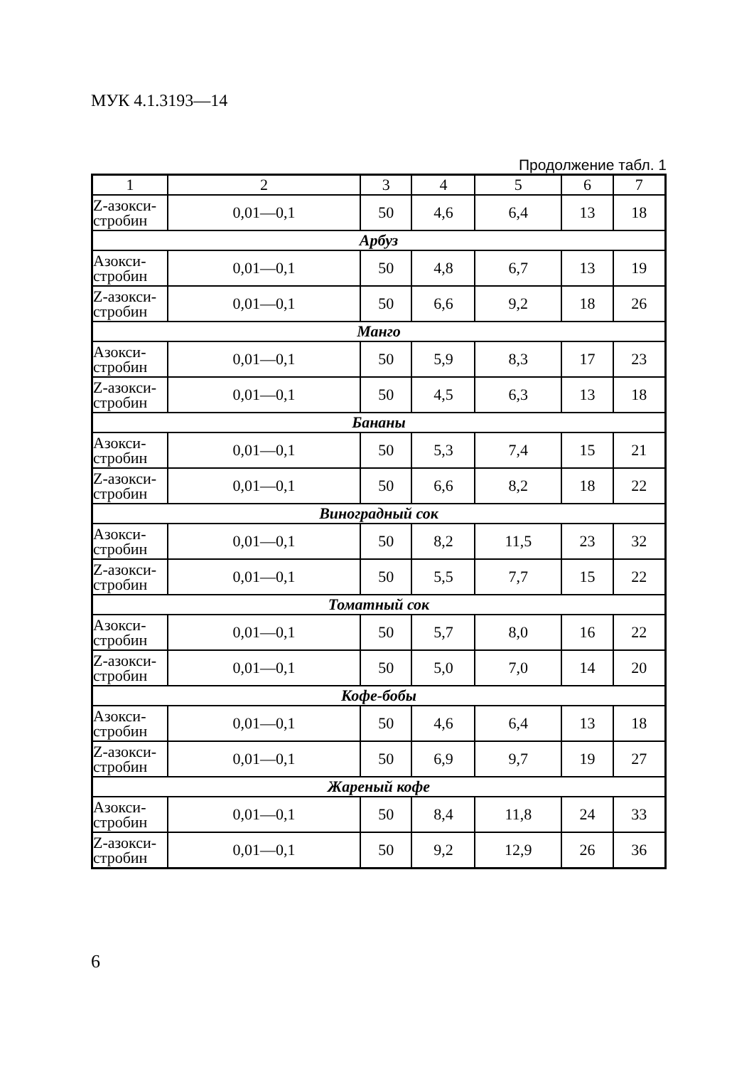МУК 4.1.3193—14
Продолжение табл. 1
| 1 | 2 | 3 | 4 | 5 | 6 | 7 |
| --- | --- | --- | --- | --- | --- | --- |
| Z-азокси- стробин | 0,01—0,1 | 50 | 4,6 | 6,4 | 13 | 18 |
| Арбуз | | | | | | |
| Азокси- стробин | 0,01—0,1 | 50 | 4,8 | 6,7 | 13 | 19 |
| Z-азокси- стробин | 0,01—0,1 | 50 | 6,6 | 9,2 | 18 | 26 |
| Манго | | | | | | |
| Азокси- стробин | 0,01—0,1 | 50 | 5,9 | 8,3 | 17 | 23 |
| Z-азокси- стробин | 0,01—0,1 | 50 | 4,5 | 6,3 | 13 | 18 |
| Бананы | | | | | | |
| Азокси- стробин | 0,01—0,1 | 50 | 5,3 | 7,4 | 15 | 21 |
| Z-азокси- стробин | 0,01—0,1 | 50 | 6,6 | 8,2 | 18 | 22 |
| Виноградный сок | | | | | | |
| Азокси- стробин | 0,01—0,1 | 50 | 8,2 | 11,5 | 23 | 32 |
| Z-азокси- стробин | 0,01—0,1 | 50 | 5,5 | 7,7 | 15 | 22 |
| Томатный сок | | | | | | |
| Азокси- стробин | 0,01—0,1 | 50 | 5,7 | 8,0 | 16 | 22 |
| Z-азокси- стробин | 0,01—0,1 | 50 | 5,0 | 7,0 | 14 | 20 |
| Кофе-бобы | | | | | | |
| Азокси- стробин | 0,01—0,1 | 50 | 4,6 | 6,4 | 13 | 18 |
| Z-азокси- стробин | 0,01—0,1 | 50 | 6,9 | 9,7 | 19 | 27 |
| Жареный кофе | | | | | | |
| Азокси- стробин | 0,01—0,1 | 50 | 8,4 | 11,8 | 24 | 33 |
| Z-азокси- стробин | 0,01—0,1 | 50 | 9,2 | 12,9 | 26 | 36 |
6